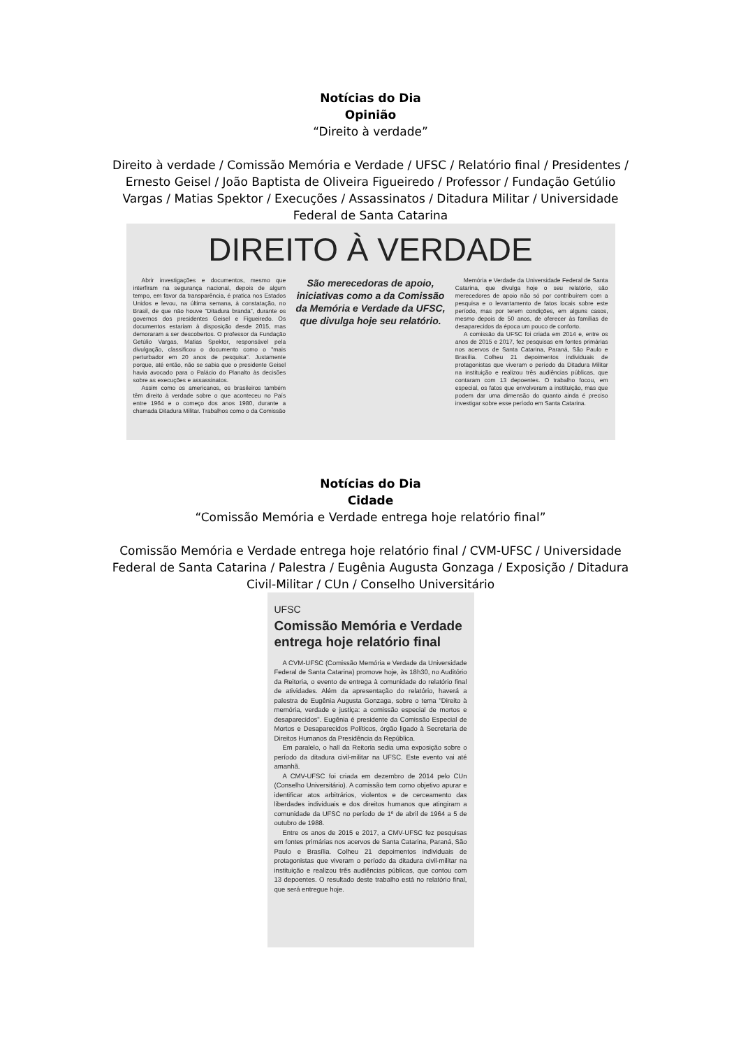Notícias do Dia
Opinião
“Direito à verdade”
Direito à verdade / Comissão Memória e Verdade / UFSC / Relatório final / Presidentes / Ernesto Geisel / João Baptista de Oliveira Figueiredo / Professor / Fundação Getúlio Vargas / Matias Spektor / Execuções / Assassinatos / Ditadura Militar / Universidade Federal de Santa Catarina
DIREITO À VERDADE
Abrir investigações e documentos, mesmo que interfiram na segurança nacional, depois de algum tempo, em favor da transparência, é pratica nos Estados Unidos e levou, na última semana, à constatação, no Brasil, de que não houve "Ditadura branda", durante os governos dos presidentes Geisel e Figueiredo. Os documentos estariam à disposição desde 2015, mas demoraram a ser descobertos. O professor da Fundação Getúlio Vargas, Matias Spektor, responsável pela divulgação, classificou o documento como o "mais perturbador em 20 anos de pesquisa". Justamente porque, até então, não se sabia que o presidente Geisel havia avocado para o Palácio do Planalto às decisões sobre as execuções e assassinatos.
Assim como os americanos, os brasileiros também têm direito à verdade sobre o que aconteceu no País entre 1964 e o começo dos anos 1980, durante a chamada Ditadura Militar. Trabalhos como o da Comissão
São merecedoras de apoio, iniciativas como a da Comissão da Memória e Verdade da UFSC, que divulga hoje seu relatório.
Memória e Verdade da Universidade Federal de Santa Catarina, que divulga hoje o seu relatório, são merecedores de apoio não só por contribuírem com a pesquisa e o levantamento de fatos locais sobre este período, mas por terem condições, em alguns casos, mesmo depois de 50 anos, de oferecer às famílias de desaparecidos da época um pouco de conforto.
A comissão da UFSC foi criada em 2014 e, entre os anos de 2015 e 2017, fez pesquisas em fontes primárias nos acervos de Santa Catarina, Paraná, São Paulo e Brasília. Colheu 21 depoimentos individuais de protagonistas que viveram o período da Ditadura Militar na instituição e realizou três audiências públicas, que contaram com 13 depoentes. O trabalho focou, em especial, os fatos que envolveram a instituição, mas que podem dar uma dimensão do quanto ainda é preciso investigar sobre esse período em Santa Catarina.
Notícias do Dia
Cidade
“Comissão Memória e Verdade entrega hoje relatório final”
Comissão Memória e Verdade entrega hoje relatório final / CVM-UFSC / Universidade Federal de Santa Catarina / Palestra / Eugênia Augusta Gonzaga / Exposição / Ditadura Civil-Militar / CUn / Conselho Universitário
UFSC
Comissão Memória e Verdade entrega hoje relatório final
A CVM-UFSC (Comissão Memória e Verdade da Universidade Federal de Santa Catarina) promove hoje, às 18h30, no Auditório da Reitoria, o evento de entrega à comunidade do relatório final de atividades. Além da apresentação do relatório, haverá a palestra de Eugênia Augusta Gonzaga, sobre o tema "Direito à memória, verdade e justiça: a comissão especial de mortos e desaparecidos". Eugênia é presidente da Comissão Especial de Mortos e Desaparecidos Políticos, órgão ligado à Secretaria de Direitos Humanos da Presidência da República.
Em paralelo, o hall da Reitoria sedia uma exposição sobre o período da ditadura civil-militar na UFSC. Este evento vai até amanhã.
A CMV-UFSC foi criada em dezembro de 2014 pelo CUn (Conselho Universitário). A comissão tem como objetivo apurar e identificar atos arbitrários, violentos e de cerceamento das liberdades individuais e dos direitos humanos que atingiram a comunidade da UFSC no período de 1º de abril de 1964 a 5 de outubro de 1988.
Entre os anos de 2015 e 2017, a CMV-UFSC fez pesquisas em fontes primárias nos acervos de Santa Catarina, Paraná, São Paulo e Brasília. Colheu 21 depoimentos individuais de protagonistas que viveram o período da ditadura civil-militar na instituição e realizou três audiências públicas, que contou com 13 depoentes. O resultado deste trabalho está no relatório final, que será entregue hoje.